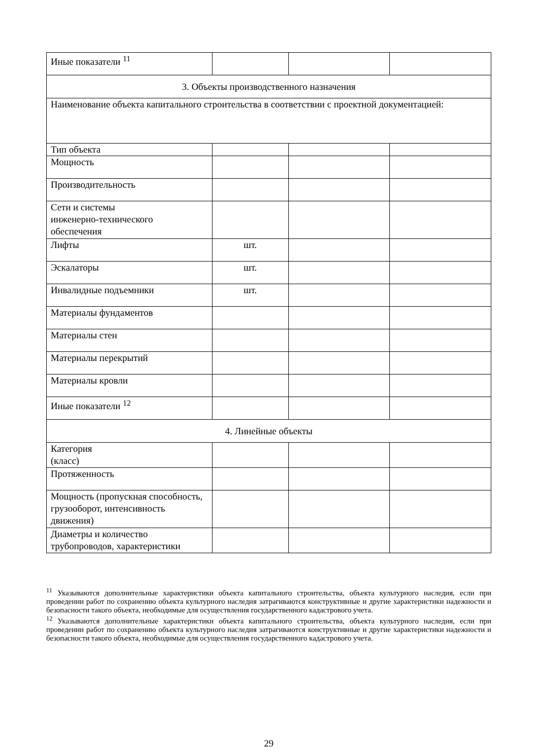| Иные показатели <sup>11</sup> | | | |
| 3. Объекты производственного назначения | | | |
| Наименование объекта капитального строительства в соответствии с проектной документацией: | | | |
| Тип объекта | | | |
| Мощность | | | |
| Производительность | | | |
| Сети и системы инженерно-технического обеспечения | | | |
| Лифты | шт. | | |
| Эскалаторы | шт. | | |
| Инвалидные подъемники | шт. | | |
| Материалы фундаментов | | | |
| Материалы стен | | | |
| Материалы перекрытий | | | |
| Материалы кровли | | | |
| Иные показатели <sup>12</sup> | | | |
| 4. Линейные объекты | | | |
| Категория (класс) | | | |
| Протяженность | | | |
| Мощность (пропускная способность, грузооборот, интенсивность движения) | | | |
| Диаметры и количество трубопроводов, характеристики | | | |
<sup>11</sup> Указываются дополнительные характеристики объекта капитального строительства, объекта культурного наследия, если при проведении работ по сохранению объекта культурного наследия затрагиваются конструктивные и другие характеристики надежности и безопасности такого объекта, необходимые для осуществления государственного кадастрового учета.
<sup>12</sup> Указываются дополнительные характеристики объекта капитального строительства, объекта культурного наследия, если при проведении работ по сохранению объекта культурного наследия затрагиваются конструктивные и другие характеристики надежности и безопасности такого объекта, необходимые для осуществления государственного кадастрового учета.
29